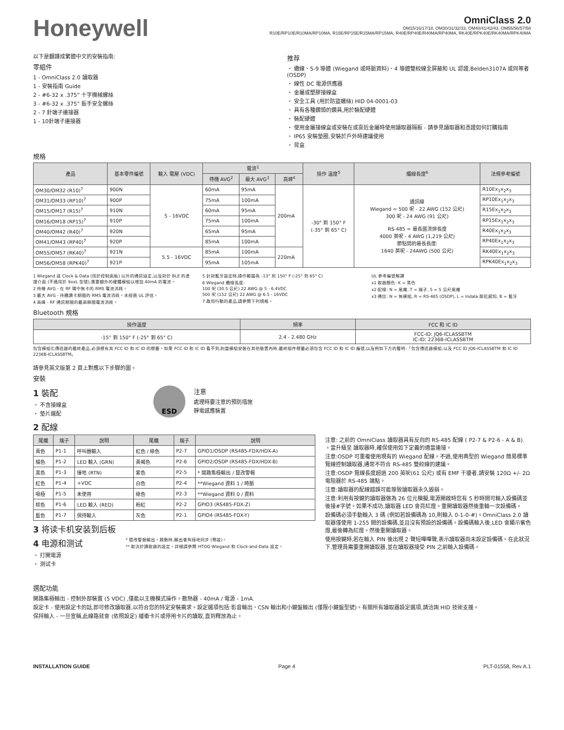Honeywell
OmniClass 2.0
OM15/16/17/18, OM30/31/32/33, OM40/41/42/43, OM55/56/57/58
R10E/RP10E/R10MA/RP10MA, R15E/RP15E/R15MA/RP15MA, R40E/RP40E/R40MA/RP40MA, RK40E/RPK40E/RK40MA/RPK40MA
以下是翻譯成繁體中文的安裝指南:
零組件
1 - OmniClass 2.0 讀取器
1 - 安裝指南 Guide
2 - #6-32 x .375” 十字機械螺絲
3 - #6-32 x .375” 扳手安全螺絲
2 - 7 針端子連接器
1 - 10針端子連接器
推荐
・ 纜線、5-9 導體 (Wiegand 或時脈資料)、4 導體雙絞線全屏蔽和 UL 認證,Belden3107A 或同等者 (OSDP)
・ 線性 DC 電源供應器
・ 金屬或塑膠接線盒
・ 安全工具 (用於防盜螺絲) HID 04-0001-03
・ 具有各種鑽頭的鑽具,用於裝配硬體
・ 裝配硬體
・ 使用金屬接線盒或安裝在或靠近金屬時使用讀取器隔板 - 請參見讀取器和憑證如何訂購指南
・ IP65 安裝墊圈,安裝於戶外時建議使用
・ 背盒
規格
| 產品 | 基本零件編號 | 輸入 電壓 (VDC) | 電流<sup>1</sup> | | | 操作 溫度<sup>5</sup> | 纜線長度<sup>6</sup> | 法規參考編號 |
| --- | --- | --- | --- | --- | --- | --- | --- | --- |
| | | | 待機 AVG<sup>2</sup> | 最大 AVG<sup>3</sup> | 高峰<sup>4</sup> | | | |
| OM30/OM32 (R10)<sup>7</sup> | 900N | 5 - 16VDC | 60mA | 95mA | 200mA | -30° 到 150° F (-35° 到 65° C) | 通訊線 Wiegand = 500 呎 - 22 AWG (152 公尺) 300 呎 - 24 AWG (91 公尺) RS-485 = 最長匯流排長度 4000 英呎 - 4 AWG (1,219 公尺) 節點間的最長長度: 1640 英呎 - 24AWG (500 公尺) | R10Ex<sub>1</sub>x<sub>2</sub>x<sub>3</sub> |
| OM31/OM33 (RP10)<sup>7</sup> | 900P | | 75mA | 100mA | | | | RP10Ex<sub>1</sub>x<sub>2</sub>x<sub>3</sub> |
| OM15/OM17 (R15)<sup>7</sup> | 910N | | 60mA | 95mA | | | | R15Ex<sub>1</sub>x<sub>2</sub>x<sub>3</sub> |
| OM16/OM18 (RP15)<sup>7</sup> | 910P | | 75mA | 100mA | | | | RP15Ex<sub>1</sub>x<sub>2</sub>x<sub>3</sub> |
| OM40/OM42 (R40)<sup>7</sup> | 920N | | 65mA | 95mA | | | | R40Ex<sub>1</sub>x<sub>2</sub>x<sub>3</sub> |
| OM41/OM43 (RP40)<sup>7</sup> | 920P | | 85mA | 100mA | | | | RP40Ex<sub>1</sub>x<sub>2</sub>x<sub>3</sub> |
| OM55/OM57 (RK40)<sup>7</sup> | 921N | 5.5 - 16VDC | 85mA | 100mA | 220mA | | | RK40Ex<sub>1</sub>x<sub>2</sub>x<sub>3</sub> |
| OM56/OM58 (RPK40)<sup>7</sup> | 921P | | 95mA | 105mA | | | | RPK40Ex<sub>1</sub>x<sub>2</sub>x<sub>3</sub> |
1 Wiegand 或 Clock & Data (用於控制面板) 以外的通訊協定,以及對於 BLE 的憑證介面 (不適用於 9xxL 型號),需要額外的硬體模組以增加 40mA 的電流。
2 待機 AVG - 在 RF 場中無卡的 RMS 電流消耗。
3 最大 AVG - 持續讀卡期間的 RMS 電流消耗。未經過 UL 評估。
4 高峰 - RF 通訊期間的最高瞬間電流消耗。
5 針對藍牙設定時,操作範圍為 -13° 到 150° F (-25° 到 65° C)
6 Wiegand 纜線長度:
100 呎 (30.5 公尺) 22 AWG @ 5 - 6.4VDC
500 呎 (152 公尺) 22 AWG @ 6.5 - 16VDC
7 啟用行動的產品,請參閱下列規格。
UL 參考編號解讀
x1 取器顏色: K = 黑色
x2 配線: N = 尾纖, T = 端子, 5 = 5 公尺尾纖
x3 通信: N = 無模組, R = RS-485 (OSDP), L = Indala 鄰近感知, B = 藍牙
Bluetooth 規格
| 操作溫度 | 頻率 | FCC 和 IC ID |
| --- | --- | --- |
| -15° 到 150° F (-25° 到 65° C) | 2.4 - 2.480 GHz | FCC-ID: JQ6-ICLASSBTM IC-ID: 2236B-ICLASSBTM |
包含模組化傳送器的最終產品,必須標有其 FCC ID 和 IC ID 的標籤。如果 FCC ID 和 IC ID 看不到,則當模組安裝在其他裝置內時,最終組件標籤必須包含 FCC ID 和 IC ID 編號,以及例如下方的聲明:「包含傳送器模組,以及 FCC ID JQ6-ICLASSBTM 和 IC ID 2236B-ICLASSBTM。
請參見英文版第 2 頁上對應以下步驟的圖。
安裝
1 裝配
・ 不含接線盒
・ 墊片選配
ESD
注意
處理時要注意的預防措施
靜電感應裝置
2 配線
| 尾纖 | 端子 | 說明 | 尾纖 | 端子 | 說明 |
| --- | --- | --- | --- | --- | --- |
| 黃色 | P1-1 | 呼叫器輸入 | 紅色 / 綠色 | P2-7 | GPIO1/OSDP (RS485-FDX/HDX-A) |
| 橘色 | P1-2 | LED 輸入 (GRN) | 黃褐色 | P2-6 | GPIO2/OSDP (RS485-FDX/HDX-B) |
| 黑色 | P1-3 | 接地 (RTN) | 紫色 | P2-5 | * 開路集極輸出 / 竄改警報 |
| 紅色 | P1-4 | +VDC | 白色 | P2-4 | **Wiegand 資料 1 / 時脈 |
| 吸極 | P1-5 | 未使用 | 綠色 | P2-3 | **Wiegand 資料 0 / 資料 |
| 棕色 | P1-6 | LED 輸入 (RED) | 粉紅 | P2-2 | GPIO3 (RS485-FDX-Z) |
| 藍色 | P1-7 | 保持輸入 | 灰色 | P2-1 | GPIO4 (RS485-FDX-Y) |
3 将读卡机安装到后板
4 电源和测试
・ 打開電源
・ 测试卡
* 竄改警報輸出。啟動時,輸出會與接地同步 (預設)。
** 取決於讀取器的設定。詳細請參閱 HTOG Wiegand 和 Clock-and-Data 設定。
注意: 之前的 OmniClass 讀取器具有反向的 RS-485 配線 ( P2-7 & P2-6 - A & B). 。當升級至 讀取器時,確保使用如下定義的適當連接。
注意:OSDP 可重複使用現有的 Wiegand 配線。不過,使用典型的 Wiegand 簡易標準覽線控制讀取器,通常不符合 RS-485 雙絞線的建議。
注意:OSDP 覽線長度超過 200 英呎(61 公尺) 或有 EMF 干擾者,請安裝 120Ω +/- 2Ω 電阻器於 RS-485 端點。
注意:讀取器的配線錯誤可能導致讀取器永久毀損。
注意:利用有按鍵的讀取器做為 26 位元模擬,電源開啟時您有 5 秒時間可輸入設備碼並後接#字號。如果不成功,讀取器 LED 會亮紅燈。重開讀取器然後重輸一次設備碼。
設備碼必須手動輸入 3 碼 (例如若設備碼為 10,則輸入 0-1-0-#)。OmniClass 2.0 讀取器僅使用 1-255 間的設備碼,並且沒有預設的設備碼。設備碼輸入後,LED 會顯示紫色燈,最後轉為紅燈。然後重開讀取器。
使用按鍵時,若在輸入 PIN 後出現 2 聲短嗶嗶聲,表示讀取器尚未設定設備碼。在此狀況下,管理員需要重開讀取器,並在讀取器接受 PIN 之前輸入設備碼。
選配功能
開路集極輸出 - 控制外部裝置 (5 VDC) ,僅能以主機模式操作。散熱器 - 40mA / 電源 - 1mA.
設定卡 - 使用設定卡的話,即可修改讀取器,以符合您的特定安裝需求。設定選項包括:影音輸出、CSN 輸出和小鍵盤輸出 (僅限小鍵盤型號)。有關所有讀取器設定選項,請洽詢 HID 技術支援。
保持輸入 - 一旦宣稱,此線路就會 (依照設定) 緩衝卡片或停用卡片的讀取,直到釋放為止。
INSTALLATION GUIDE Page 4 PLT-01558, Rev A.1